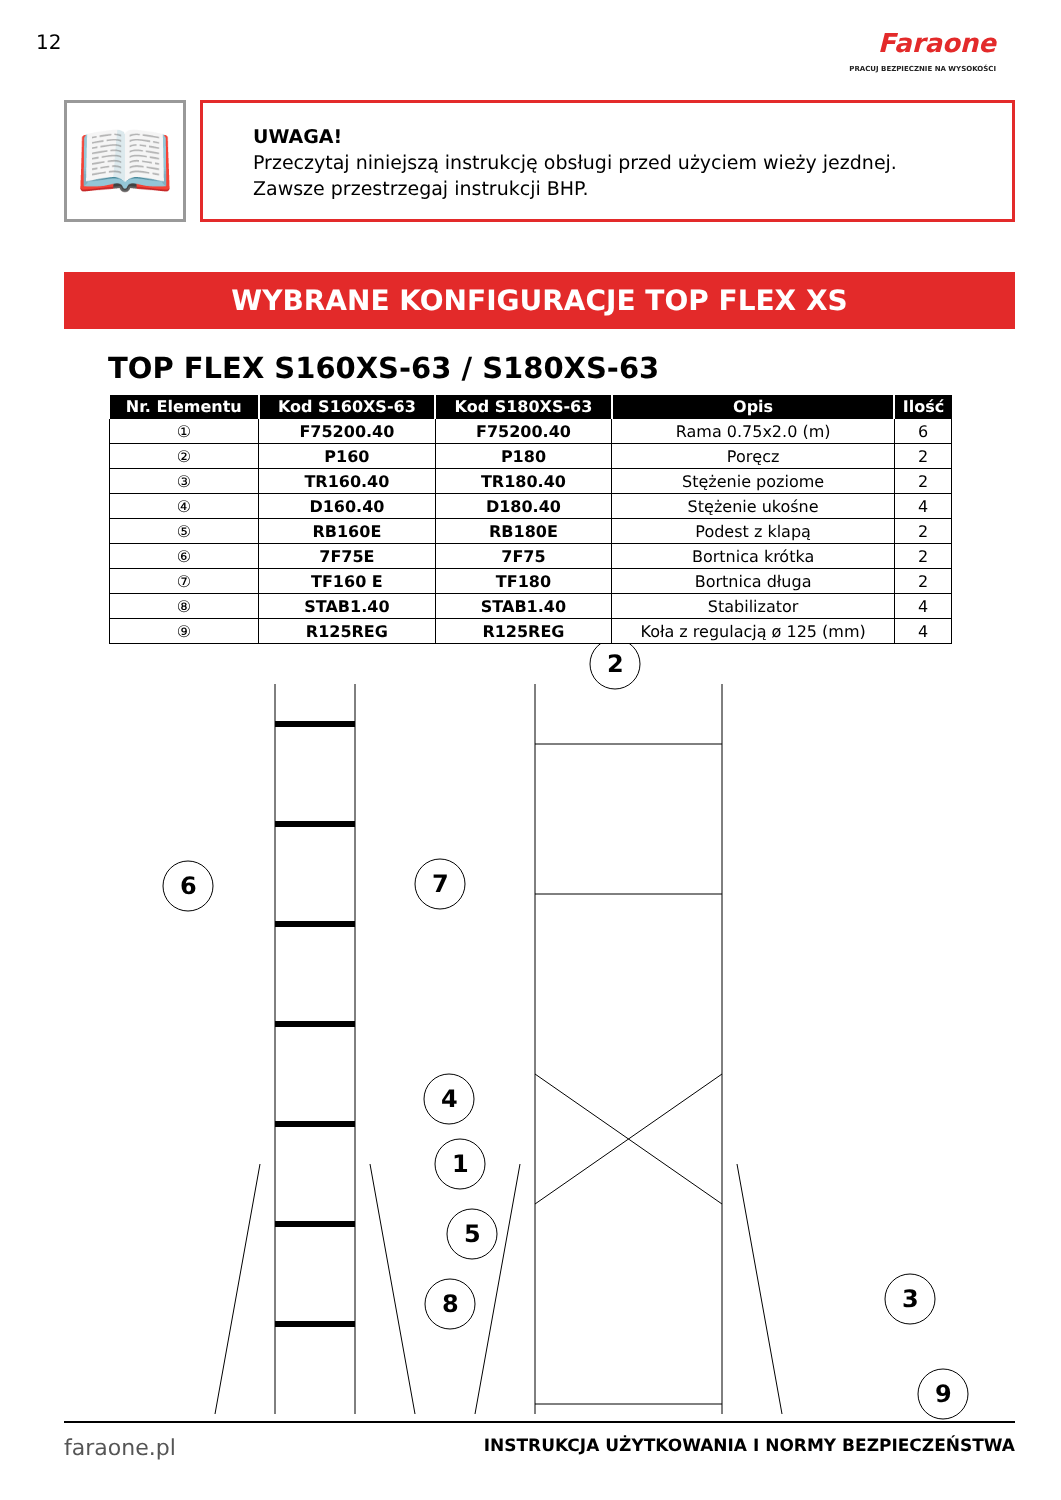12
Faraone
PRACUJ BEZPIECZNIE NA WYSOKOŚCI
📖
UWAGA!
Przeczytaj niniejszą instrukcję obsługi przed użyciem wieży jezdnej.
Zawsze przestrzegaj instrukcji BHP.
WYBRANE KONFIGURACJE TOP FLEX XS
TOP FLEX S160XS-63 / S180XS-63
| Nr. Elementu | Kod S160XS-63 | Kod S180XS-63 | Opis | Ilość |
| --- | --- | --- | --- | --- |
| ① | F75200.40 | F75200.40 | Rama 0.75x2.0 (m) | 6 |
| ② | P160 | P180 | Poręcz | 2 |
| ③ | TR160.40 | TR180.40 | Stężenie poziome | 2 |
| ④ | D160.40 | D180.40 | Stężenie ukośne | 4 |
| ⑤ | RB160E | RB180E | Podest z klapą | 2 |
| ⑥ | 7F75E | 7F75 | Bortnica krótka | 2 |
| ⑦ | TF160 E | TF180 | Bortnica długa | 2 |
| ⑧ | STAB1.40 | STAB1.40 | Stabilizator | 4 |
| ⑨ | R125REG | R125REG | Koła z regulacją ø 125 (mm) | 4 |
6
7
2
4
1
5
8
3
9
faraone.pl
INSTRUKCJA UŻYTKOWANIA I NORMY BEZPIECZEŃSTWA